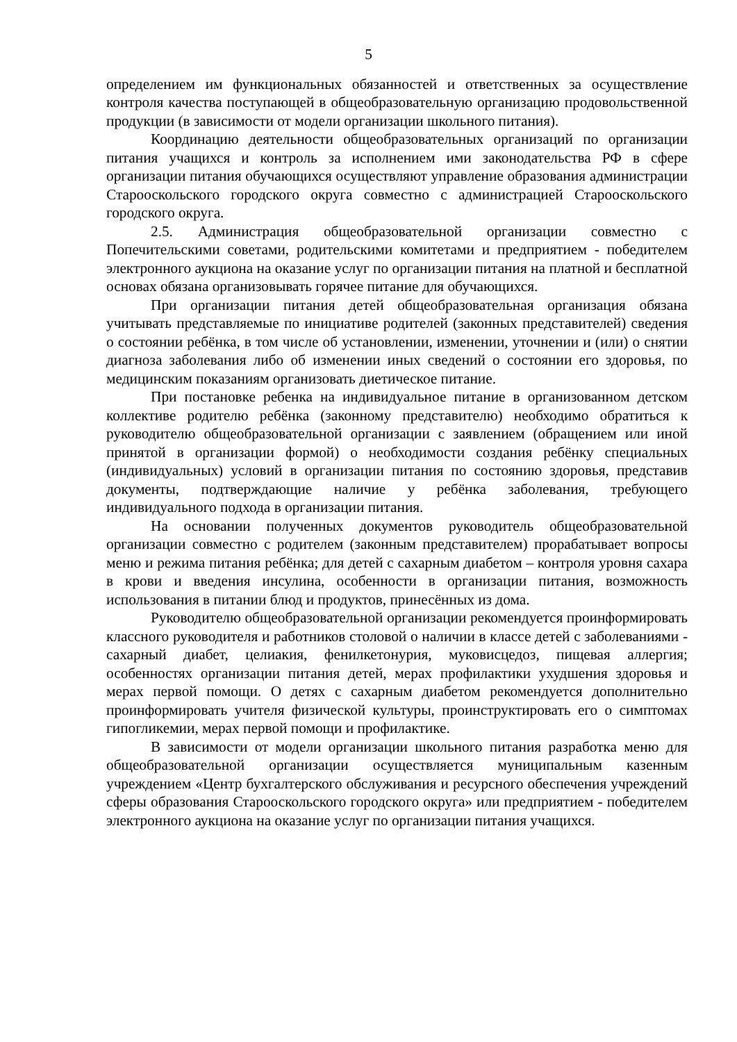5
определением им функциональных обязанностей и ответственных за осуществление контроля качества поступающей в общеобразовательную организацию продовольственной продукции (в зависимости от модели организации школьного питания).
Координацию деятельности общеобразовательных организаций по организации питания учащихся и контроль за исполнением ими законодательства РФ в сфере организации питания обучающихся осуществляют управление образования администрации Старооскольского городского округа совместно с администрацией Старооскольского городского округа.
2.5. Администрация общеобразовательной организации совместно с Попечительскими советами, родительскими комитетами и предприятием - победителем электронного аукциона на оказание услуг по организации питания на платной и бесплатной основах обязана организовывать горячее питание для обучающихся.
При организации питания детей общеобразовательная организация обязана учитывать представляемые по инициативе родителей (законных представителей) сведения о состоянии ребёнка, в том числе об установлении, изменении, уточнении и (или) о снятии диагноза заболевания либо об изменении иных сведений о состоянии его здоровья, по медицинским показаниям организовать диетическое питание.
При постановке ребенка на индивидуальное питание в организованном детском коллективе родителю ребёнка (законному представителю) необходимо обратиться к руководителю общеобразовательной организации с заявлением (обращением или иной принятой в организации формой) о необходимости создания ребёнку специальных (индивидуальных) условий в организации питания по состоянию здоровья, представив документы, подтверждающие наличие у ребёнка заболевания, требующего индивидуального подхода в организации питания.
На основании полученных документов руководитель общеобразовательной организации совместно с родителем (законным представителем) прорабатывает вопросы меню и режима питания ребёнка; для детей с сахарным диабетом – контроля уровня сахара в крови и введения инсулина, особенности в организации питания, возможность использования в питании блюд и продуктов, принесённых из дома.
Руководителю общеобразовательной организации рекомендуется проинформировать классного руководителя и работников столовой о наличии в классе детей с заболеваниями - сахарный диабет, целиакия, фенилкетонурия, муковисцедоз, пищевая аллергия; особенностях организации питания детей, мерах профилактики ухудшения здоровья и мерах первой помощи. О детях с сахарным диабетом рекомендуется дополнительно проинформировать учителя физической культуры, проинструктировать его о симптомах гипогликемии, мерах первой помощи и профилактике.
В зависимости от модели организации школьного питания разработка меню для общеобразовательной организации осуществляется муниципальным казенным учреждением «Центр бухгалтерского обслуживания и ресурсного обеспечения учреждений сферы образования Старооскольского городского округа» или предприятием - победителем электронного аукциона на оказание услуг по организации питания учащихся.